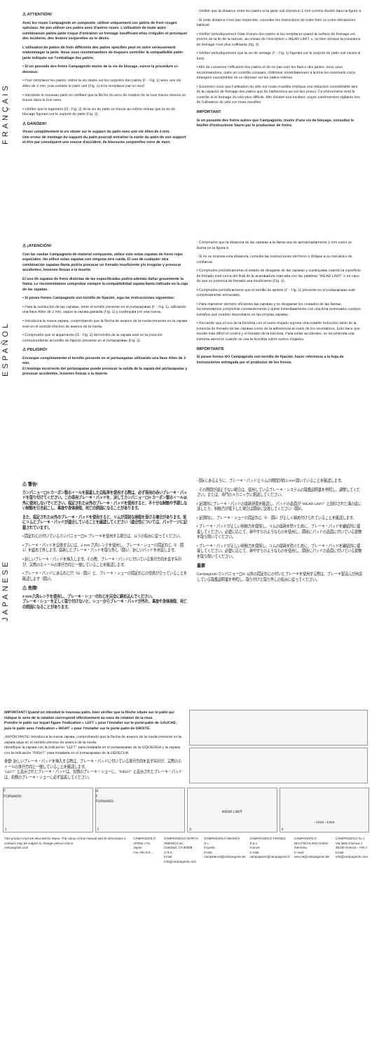FRANÇAIS
⚠ ATTENTION!
Avec les roues Campagnolo en composite, utiliser uniquement ces patins de frein rouges spéciaux. Ne pas utiliser ces patins avec d'autres roues. L'utilisation de toute autre combinaison patins-jante risque d'entraîner un freinage insuffisant et/ou irrégulier et provoquer des incidents, des lésions corporelles ou le décès.
L'utilisation de patins de frein différents des patins spécifiés peut en outre sérieusement endommager la jante. Nous vous recommandons de toujours contrôler la compatibilité patin-jante indiquée sur l'emballage des patins.
• Si on possède des freins Campagnolo munis de la vis de blocage, suivre la procédure ci-dessous:
• Pour remplacer les patins, retirer la vis située sur les supports des patins (F - Fig. 1) avec une clé Allen de 2 mm, puis extraire le patin usé (Fig. 1) et le remplacer par un neuf.
• Introduire le nouveau patin en vérifiant que la flèche du sens de rotation de la roue tracée dessus se trouve dans le bon sens.
• Vérifier que le logement (G - Fig. 2) de la vis du patin se trouve au même niveau que la vis de blocage figurant sur le support du patin (Fig. 2).
⚠ DANGER!
Visser complètement la vis située sur le support du patin avec une clé Allen de 2 mm.
Une erreur de montage du support du patin pourrait entraîner la sortie du patin de son support et être par conséquent une source d'accident, de blessures corporelles voire de mort.
- Vérifier que la distance entre les patins et la jante soit d'environ 1 mm comme illustré dans la figure 4.
- Si cette distance n'est pas respectée, consulter les instructions de votre frein ou votre mécanicien habituel.
• Vérifier périodiquement l'état d'usure des patins et les remplacer quand la surface de freinage est proche de la fin de la rainure, au niveau de l'inscription « WEAR LIMIT », ou bien lorsque la puissance de freinage n'est plus suffisante (fig. 3).
• Vérifier périodiquement que la vis de serrage (F - Fig. 1) figurant sur le support du patin soit vissée à fond.
• Afin de conserver l'efficacité des patins et de ne pas user les flancs des jantes, nous vous recommandons, outre un contrôle constant, d'éliminer immédiatement à la lime les éventuels corps étrangers susceptibles de se déposer sur les patins mêmes.
• Souvenez-vous que l'utilisation du vélo sur route mouillée implique une réduction considérable tant de la capacité de freinage des patins que de l'adhérence au sol des pneus. Ce phénomène rend le contrôle et le freinage du vélo plus difficile. Afin d'éviter tout incident, soyez extrêmement vigilants lors de l'utilisation du vélo sur route mouillée.
IMPORTANT
Si on possède des freins autres que Campagnolo, munis d'une vis de blocage, consultez le feuillet d'instructions fourni par le producteur de freins.
ESPAÑOL
⚠ ¡ATENCIÓN!
Con las ruedas Campagnolo de material compuesto, utilice solo estas zapatas de freno rojas especiales. No utilice estas zapatas con ninguna otra rueda. El uso de cualquier otra combinación zapatas-llanta podría provocar un frenado insuficiente y/o irregular y provocar accidentes, lesiones físicas o la muerte.
El uso de zapatas de freno distintas de las especificadas podría además dañar gravemente la llanta. Le recomendamos comprobar siempre la compatibilidad zapata-llanta indicada en la caja de las zapatas.
• Si posee frenos Campagnolo con tornillo de fijación, siga las instrucciones siguientes:
• Para la sustitución de las zapatas, retire el tornillo presente en el portazapatas (F - Fig. 1), utilizando una llave Allen de 2 mm, saque la zapata gastada (Fig. 1) y sustitúyala por una nueva.
• Introduzca la nueva zapata, comprobando que la flecha de avance de la rueda presente en la zapata esté en el sentido efectivo de avance de la rueda.
• Compruebe que el alojamiento (G - Fig. 2) del tornillo de la zapata esté en la posición correspondiente al tornillo de fijación presente en el portazapatas (Fig. 2).
⚠ PELIGRO!
Enrosque completamente el tornillo presente en el portazapatas utilizando una llave Allen de 2 mm.
El montaje incorrecto del portazapatas puede provocar la salida de la zapata del portazapatas y provocar accidentes, lesiones físicas o la muerte.
- Compruebe que la distancia de las zapatas a la llanta sea de aproximadamente 1 mm como se ilustra en la figura 4.
- Si no se respeta esta distancia, consulte las instrucciones del freno o diríjase a su mecánico de confianza.
• Compruebe periódicamente el estado de desgaste de las zapatas y sustitúyalas cuando la superficie de frenado esté cerca del final de la acanaladura marcada con las palabras "WEAR LIMIT" o en caso de que su potencia de frenado sea insuficiente (Fig. 3).
• Compruebe periódicamente que el tornillo de apriete (F - Fig. 1) presente en el portazapatas esté completamente enroscado.
• Para mantener siempre eficientes las zapatas y no desgastar los costados de las llantas, recomendamos comprobar constantemente y quitar inmediatamente con una lima eventuales cuerpos extraños que pueden depositarse en las propias zapatas.
• Recuerde que el uso de la bicicleta con el suelo mojado supone una notable reducción tanto de la potencia de frenado de las zapatas como de la adherencia al suelo de los neumáticos. Esto hace que resulte más difícil el control y el frenado de la bicicleta. Para evitar accidentes, se recomienda una extrema atención cuando se usa la bicicleta sobre suelos mojados.
IMPORTANTE
Si posee frenos NO Campagnolo con tornillo de fijación, hacer referencia a la hoja de instrucciones entregada por el productor de los frenos.
JAPANESE
⚠ 警告!
カンパニョーロ® カーボン製ホイールを装着した自転車を使用する際は、必ず専用の赤いブレーキ・パッドを取り付けてください。この専用ブレーキ・パッドを、決してカンパニョーロ® カーボン製ホイール以外に使用しないでください。指定された以外のブレーキ・パッドを使用すると、不十分な制動や予期しない制動を引き起こし、事故や身体損傷、死亡の原因になることがあります。
また、指定された以外のブレーキ・パッドを使用すると、リムが深刻な損傷を受ける場合があります。常にリムとブレーキ・パッドが適合していることを確認してください（適合性については、パッケージに記載されています）。
• 固定ねじの付いているカンパニョーロ® ブレーキを使用する場合は、以下の指示に従ってください。
• ブレーキ・パッドを交換するには、2 mm 六角レンチを使用し、ブレーキ・シューの固定ねじ（F - 図1）を緩めて外します。摩耗したブレーキ・パッドを取り外し（図1）、新しいパッドを用意します。
• 新しいブレーキ・パッドを挿入します。その際、ブレーキ・パッドに付いている進行方向を表す矢印が、実際のホイールの進行方向と一致していることを確認します。
• ブレーキ・パッドにあるねじ穴（G - 図2）と、ブレーキ・シューの固定ねじの位置が合っていることを確認します（図2）。
⚠ 危険!
2 mm六角レンチを使用し、ブレーキ・シューのねじを完全に締め込んでください。
ブレーキ・シューを正しく取り付けないと、シューからブレーキ・パッドが外れ、事故や身体損傷、死亡の原因になることがあります。
- 図4にあるように、ブレーキ・パッドとリムの隙間が約 1 mm 開いていることを確認します。
- その隙間が適正でない場合は、使用しているブレーキ・システムの取扱説明書を参照し、調整してください。または、専門のメカニックに相談してください。
• 定期的にブレーキ・パッドの摩耗状態を確認し、パッドの表面が "WEAR LIMIT" と刻印された溝の底に達したり、制動力が低下した場合は即座に交換してください（図3）。
• 定期的に、ブレーキ・シューの固定ねじ（F - 図1）が正しく締め付けられていることを確認します。
• ブレーキ・パッドが正しい制動力を発揮し、リムの摩耗を防ぐために、ブレーキ・パッドを継続的に検査してください。必要に応じて、棒やすりのようなものを使用し、即座にパッドの表面に付いている異物を取り除いてください。
• ブレーキ・パッドが正しい制動力を発揮し、リムの摩耗を防ぐために、ブレーキ・パッドを継続的に検査してください。必要に応じて、棒やすりのようなものを使用し、即座にパッドの表面に付いている異物を取り除いてください。
重要
Campagnolo カンパニョーロ® 以外の固定ねじの付いたブレーキを使用する際は、ブレーキ製造元が用意している取扱説明書を参照し、取り付けと取り外しの指示に従ってください。
IMPORTANT! Quand on introduit le nouveau patin, bien vérifier que la flèche située sur le patin qui indique le sens de la rotation correspond effectivement au sens de rotation de la roue.
Prendre le patin sur lequel figure l'indication « LEFT » pour l'installer sur le porte-patin de GAUCHE, puis le patin avec l'indication « RIGHT » pour l'installer sur le porte-patin de DROITE.
¡IMPORTANTE! Introduzca la nueva zapata, comprobando que la flecha de avance de la rueda presente en la zapata vaya en el sentido efectivo de avance de la rueda.
Identifique la zapata con la indicación "LEFT" para instalarla en el portazapatas de la IZQUIERDA y la zapata con la indicación "RIGHT" para instalarla en el portazapatas de la DERECHA.
重要! 新しいブレーキ・パッドを挿入する際は、ブレーキ・パッドに付いている進行方向を表す矢印が、実際のホイールの進行方向と一致していることを確認します。
"LEFT" と表示されたブレーキ・パッドは、左側のブレーキ・シューに、"RIGHT" と表示されたブレーキ・パッドは、右側のブレーキ・シューに必ず装着してください。
F
FORWARD
1
G
F
FORWARD
2
WEAR LIMIT
3
~1mm ~1mm
4
This product must be returned for repair. The colour of this manual and all information it contains may be subject to change without notice.
campagnolo.com
CAMPAGNOLO JAPAN LTD.
Japan
Fax +81-6-6 ...
CAMPAGNOLO NORTH AMERICA Inc.
Carlsbad, CA 92008 - U.S.A.
Email: info@campagnolo.com
CAMPAGNOLO IBERICA S.L.
España
Email: campiberica@campagnolo.es
CAMPAGNOLO FRANCE S.a.s.
France
E-mail: campagnolo@campagnolo.fr
CAMPAGNOLO DEUTSCHLAND GmbH
Germany
E-mail: service@campagnolo.de
CAMPAGNOLO S.r.l.
Via della Chimica 4
36100 Vicenza - ITALY
Email: info@campagnolo.com